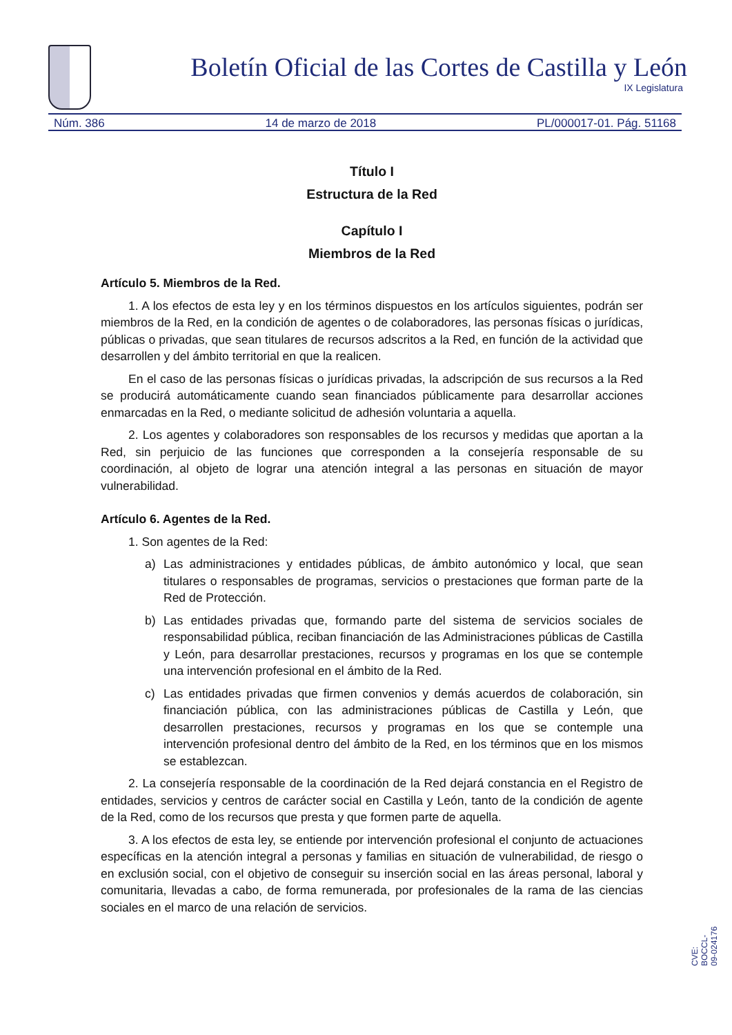Boletín Oficial de las Cortes de Castilla y León
IX Legislatura
Núm. 386 14 de marzo de 2018 PL/000017-01. Pág. 51168
Título I
Estructura de la Red
Capítulo I
Miembros de la Red
Artículo 5. Miembros de la Red.
1. A los efectos de esta ley y en los términos dispuestos en los artículos siguientes, podrán ser miembros de la Red, en la condición de agentes o de colaboradores, las personas físicas o jurídicas, públicas o privadas, que sean titulares de recursos adscritos a la Red, en función de la actividad que desarrollen y del ámbito territorial en que la realicen.
En el caso de las personas físicas o jurídicas privadas, la adscripción de sus recursos a la Red se producirá automáticamente cuando sean financiados públicamente para desarrollar acciones enmarcadas en la Red, o mediante solicitud de adhesión voluntaria a aquella.
2. Los agentes y colaboradores son responsables de los recursos y medidas que aportan a la Red, sin perjuicio de las funciones que corresponden a la consejería responsable de su coordinación, al objeto de lograr una atención integral a las personas en situación de mayor vulnerabilidad.
Artículo 6. Agentes de la Red.
1. Son agentes de la Red:
a) Las administraciones y entidades públicas, de ámbito autonómico y local, que sean titulares o responsables de programas, servicios o prestaciones que forman parte de la Red de Protección.
b) Las entidades privadas que, formando parte del sistema de servicios sociales de responsabilidad pública, reciban financiación de las Administraciones públicas de Castilla y León, para desarrollar prestaciones, recursos y programas en los que se contemple una intervención profesional en el ámbito de la Red.
c) Las entidades privadas que firmen convenios y demás acuerdos de colaboración, sin financiación pública, con las administraciones públicas de Castilla y León, que desarrollen prestaciones, recursos y programas en los que se contemple una intervención profesional dentro del ámbito de la Red, en los términos que en los mismos se establezcan.
2. La consejería responsable de la coordinación de la Red dejará constancia en el Registro de entidades, servicios y centros de carácter social en Castilla y León, tanto de la condición de agente de la Red, como de los recursos que presta y que formen parte de aquella.
3. A los efectos de esta ley, se entiende por intervención profesional el conjunto de actuaciones específicas en la atención integral a personas y familias en situación de vulnerabilidad, de riesgo o en exclusión social, con el objetivo de conseguir su inserción social en las áreas personal, laboral y comunitaria, llevadas a cabo, de forma remunerada, por profesionales de la rama de las ciencias sociales en el marco de una relación de servicios.
CVE: BOCCL-09-024176